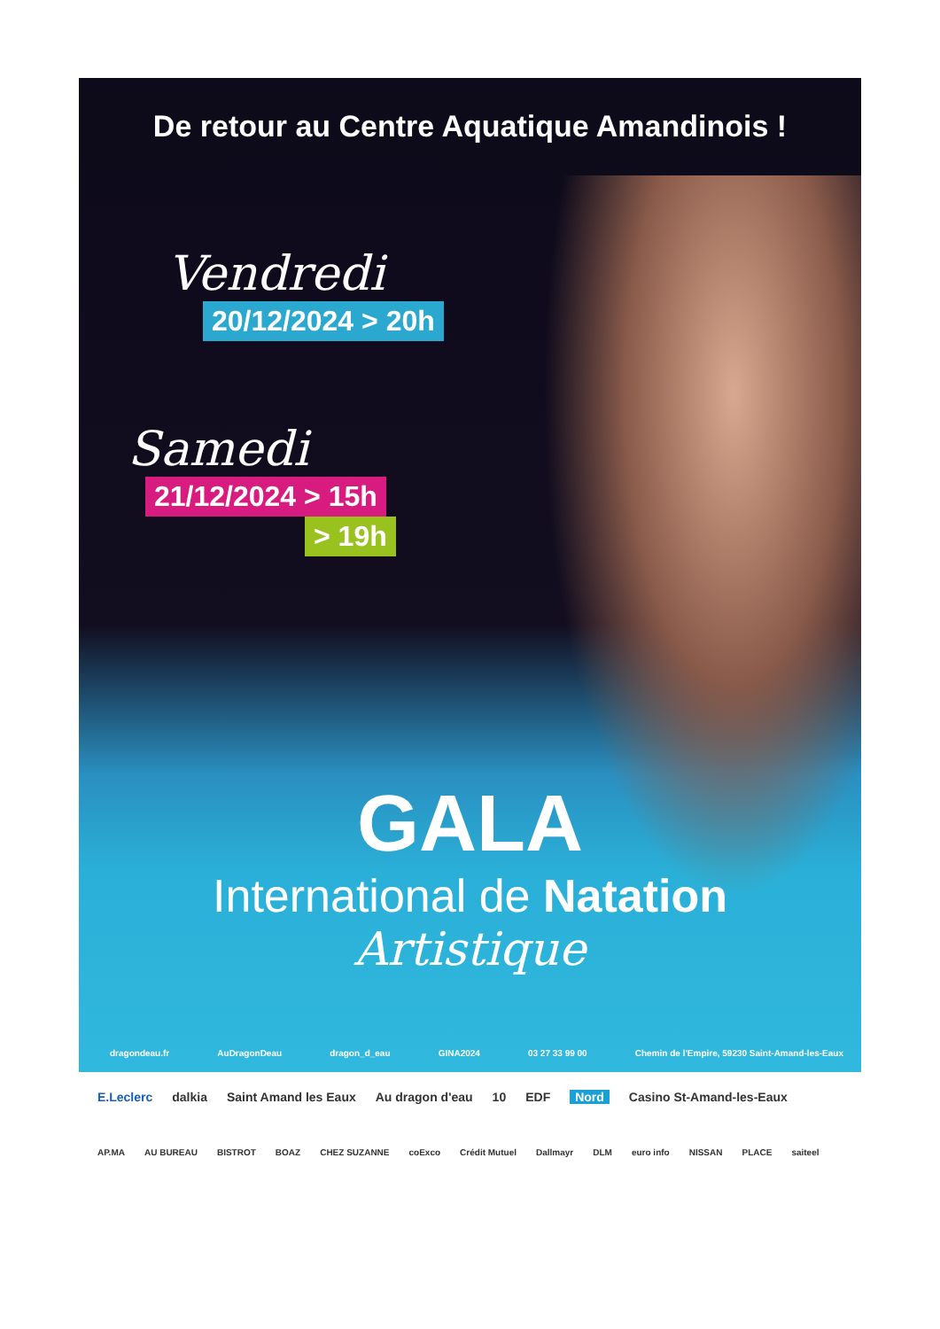De retour au Centre Aquatique Amandinois !
Vendredi
20/12/2024 > 20h
Samedi
21/12/2024 > 15h
> 19h
GALA
International de Natation
Artistique
dragondeau.fr AuDragonDeau dragon_d_eau GINA2024 03 27 33 99 00 Chemin de l'Empire, 59230 Saint-Amand-les-Eaux
E.Leclerc dalkia Saint Amand les Eaux Au dragon d'eau 10 EDF Nord Casino St-Amand-les-Eaux
AP.MA AU BUREAU BISTROT BOAZ CHEZ SUZANNE coExco Crédit Mutuel Dallmayr DLM euro info NISSAN PLACE saiteel